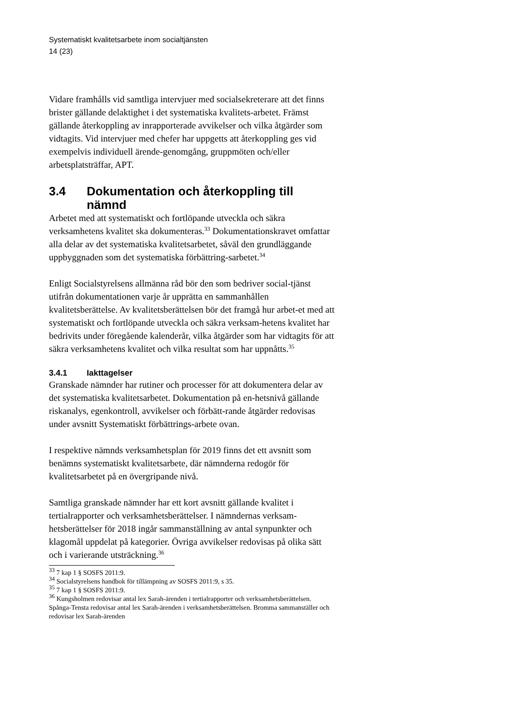Systematiskt kvalitetsarbete inom socialtjänsten
14 (23)
Vidare framhålls vid samtliga intervjuer med socialsekreterare att det finns brister gällande delaktighet i det systematiska kvalitets-arbetet. Främst gällande återkoppling av inrapporterade avvikelser och vilka åtgärder som vidtagits. Vid intervjuer med chefer har uppgetts att återkoppling ges vid exempelvis individuell ärende-genomgång, gruppmöten och/eller arbetsplatsträffar, APT.
3.4 Dokumentation och återkoppling till nämnd
Arbetet med att systematiskt och fortlöpande utveckla och säkra verksamhetens kvalitet ska dokumenteras.<sup>33</sup> Dokumentationskravet omfattar alla delar av det systematiska kvalitetsarbetet, såväl den grundläggande uppbyggnaden som det systematiska förbättring-sarbetet.<sup>34</sup>
Enligt Socialstyrelsens allmänna råd bör den som bedriver social-tjänst utifrån dokumentationen varje år upprätta en sammanhållen kvalitetsberättelse. Av kvalitetsberättelsen bör det framgå hur arbet-et med att systematiskt och fortlöpande utveckla och säkra verksam-hetens kvalitet har bedrivits under föregående kalenderår, vilka åtgärder som har vidtagits för att säkra verksamhetens kvalitet och vilka resultat som har uppnåtts.<sup>35</sup>
3.4.1 Iakttagelser
Granskade nämnder har rutiner och processer för att dokumentera delar av det systematiska kvalitetsarbetet. Dokumentation på en-hetsnivå gällande riskanalys, egenkontroll, avvikelser och förbätt-rande åtgärder redovisas under avsnitt Systematiskt förbättrings-arbete ovan.
I respektive nämnds verksamhetsplan för 2019 finns det ett avsnitt som benämns systematiskt kvalitetsarbete, där nämnderna redogör för kvalitetsarbetet på en övergripande nivå.
Samtliga granskade nämnder har ett kort avsnitt gällande kvalitet i tertialrapporter och verksamhetsberättelser. I nämndernas verksam-hetsberättelser för 2018 ingår sammanställning av antal synpunkter och klagomål uppdelat på kategorier. Övriga avvikelser redovisas på olika sätt och i varierande utsträckning.<sup>36</sup>
<sup>33</sup> 7 kap 1 § SOSFS 2011:9.
<sup>34</sup> Socialstyrelsens handbok för tillämpning av SOSFS 2011:9, s 35.
<sup>35</sup> 7 kap 1 § SOSFS 2011:9.
<sup>36</sup> Kungsholmen redovisar antal lex Sarah-ärenden i tertialrapporter och verksamhetsberättelsen. Spånga-Tensta redovisar antal lex Sarah-ärenden i verksamhetsberättelsen. Bromma sammanställer och redovisar lex Sarah-ärenden